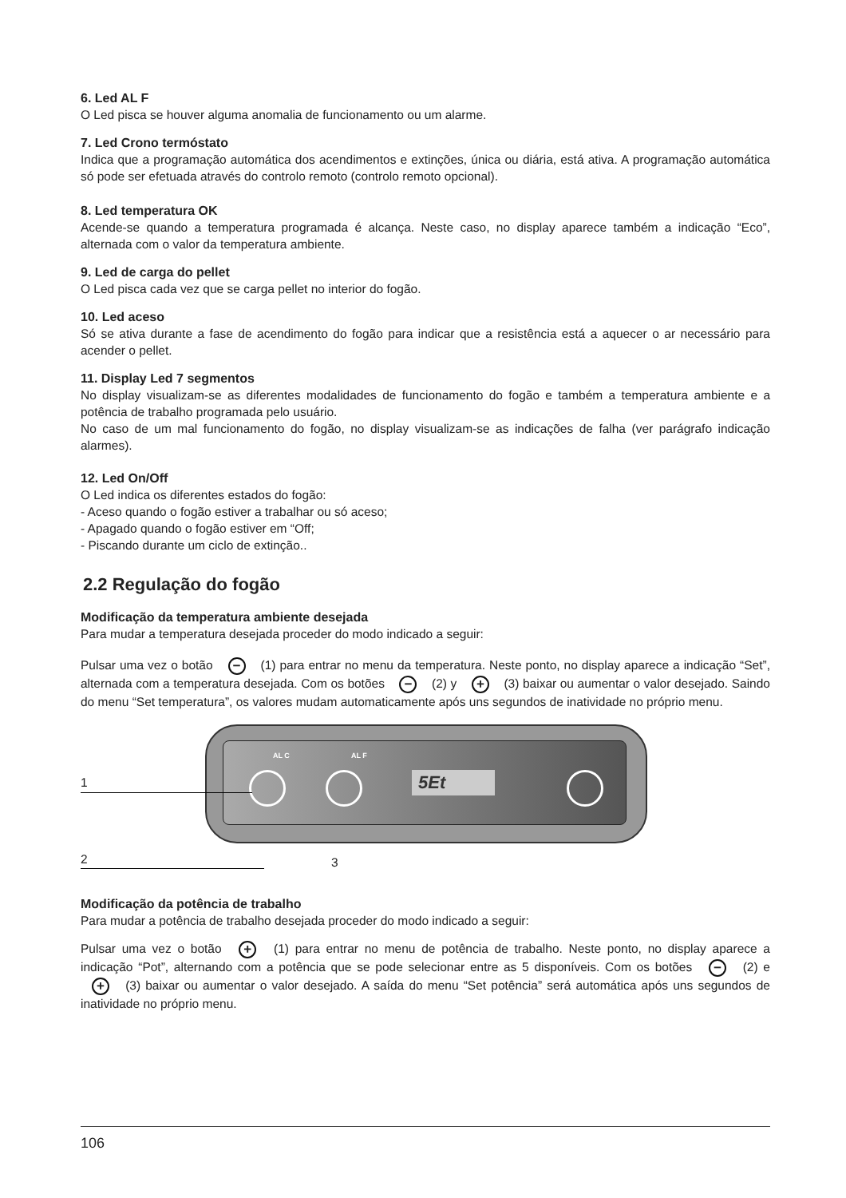6. Led AL F
O Led pisca se houver alguma anomalia de funcionamento ou um alarme.
7. Led Crono termóstato
Indica que a programação automática dos acendimentos e extinções, única ou diária, está ativa. A programação automática só pode ser efetuada através do controlo remoto (controlo remoto opcional).
8. Led temperatura OK
Acende-se quando a temperatura programada é alcança. Neste caso, no display aparece também a indicação “Eco”, alternada com o valor da temperatura ambiente.
9. Led de carga do pellet
O Led pisca cada vez que se carga pellet no interior do fogão.
10. Led aceso
Só se ativa durante a fase de acendimento do fogão para indicar que a resistência está a aquecer o ar necessário para acender o pellet.
11. Display Led 7 segmentos
No display visualizam-se as diferentes modalidades de funcionamento do fogão e também a temperatura ambiente e a potência de trabalho programada pelo usuário.
No caso de um mal funcionamento do fogão, no display visualizam-se as indicações de falha (ver parágrafo indicação alarmes).
12. Led On/Off
O Led indica os diferentes estados do fogão:
- Aceso quando o fogão estiver a trabalhar ou só aceso;
- Apagado quando o fogão estiver em “Off;
- Piscando durante um ciclo de extinção..
2.2 Regulação do fogão
Modificação da temperatura ambiente desejada
Para mudar a temperatura desejada proceder do modo indicado a seguir:
Pulsar uma vez o botão − (1) para entrar no menu da temperatura. Neste ponto, no display aparece a indicação “Set”, alternada com a temperatura desejada. Com os botões − (2) y + (3) baixar ou aumentar o valor desejado. Saindo do menu “Set temperatura”, os valores mudam automaticamente após uns segundos de inatividade no próprio menu.
AL C AL F
5Et
1
2 3
Modificação da potência de trabalho
Para mudar a potência de trabalho desejada proceder do modo indicado a seguir:
Pulsar uma vez o botão + (1) para entrar no menu de potência de trabalho. Neste ponto, no display aparece a indicação “Pot”, alternando com a potência que se pode selecionar entre as 5 disponíveis. Com os botões − (2) e + (3) baixar ou aumentar o valor desejado. A saída do menu “Set potência” será automática após uns segundos de inatividade no próprio menu.
106